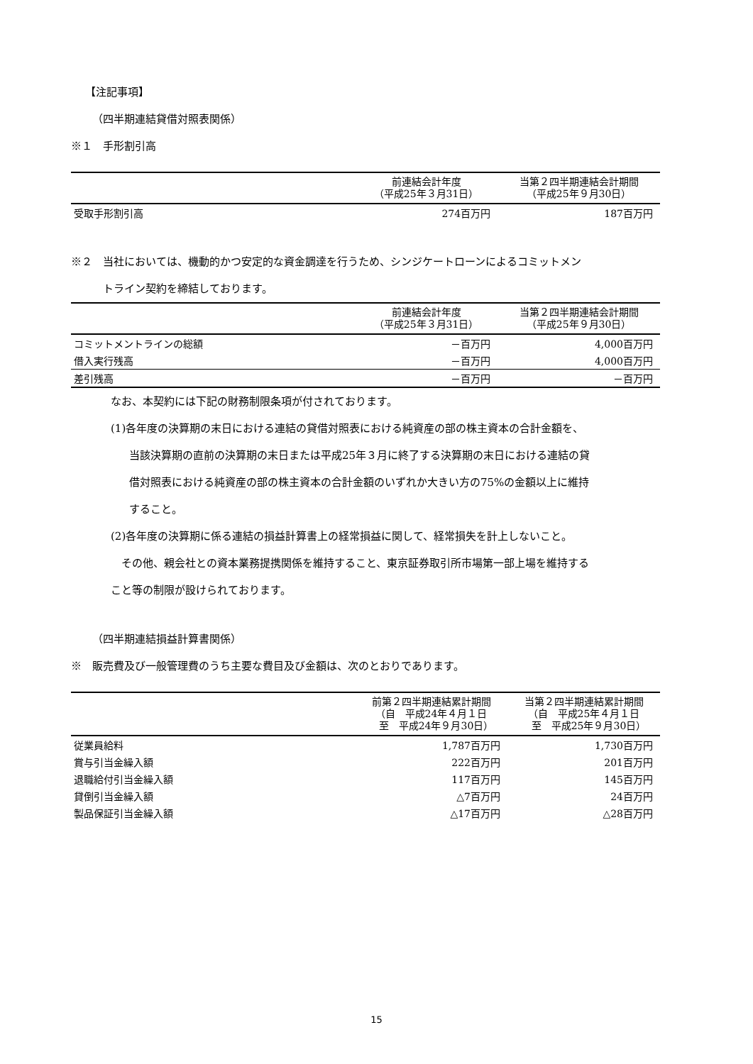【注記事項】
（四半期連結貸借対照表関係）
※１　手形割引高
| | 前連結会計年度 （平成25年３月31日） | 当第２四半期連結会計期間 （平成25年９月30日） |
| --- | --- | --- |
| 受取手形割引高 | 274百万円 | 187百万円 |
※２　当社においては、機動的かつ安定的な資金調達を行うため、シンジケートローンによるコミットメン
　　　トライン契約を締結しております。
| | 前連結会計年度 （平成25年３月31日） | 当第２四半期連結会計期間 （平成25年９月30日） |
| --- | --- | --- |
| コミットメントラインの総額 | －百万円 | 4,000百万円 |
| 借入実行残高 | －百万円 | 4,000百万円 |
| 差引残高 | －百万円 | －百万円 |
なお、本契約には下記の財務制限条項が付されております。
(1)各年度の決算期の末日における連結の貸借対照表における純資産の部の株主資本の合計金額を、
当該決算期の直前の決算期の末日または平成25年３月に終了する決算期の末日における連結の貸
借対照表における純資産の部の株主資本の合計金額のいずれか大きい方の75%の金額以上に維持
すること。
(2)各年度の決算期に係る連結の損益計算書上の経常損益に関して、経常損失を計上しないこと。
　その他、親会社との資本業務提携関係を維持すること、東京証券取引所市場第一部上場を維持する
こと等の制限が設けられております。
（四半期連結損益計算書関係）
※　販売費及び一般管理費のうち主要な費目及び金額は、次のとおりであります。
| | 前第２四半期連結累計期間 （自 平成24年４月１日 至 平成24年９月30日） | 当第２四半期連結累計期間 （自 平成25年４月１日 至 平成25年９月30日） |
| --- | --- | --- |
| 従業員給料 | 1,787百万円 | 1,730百万円 |
| 賞与引当金繰入額 | 222百万円 | 201百万円 |
| 退職給付引当金繰入額 | 117百万円 | 145百万円 |
| 貸倒引当金繰入額 | △7百万円 | 24百万円 |
| 製品保証引当金繰入額 | △17百万円 | △28百万円 |
15